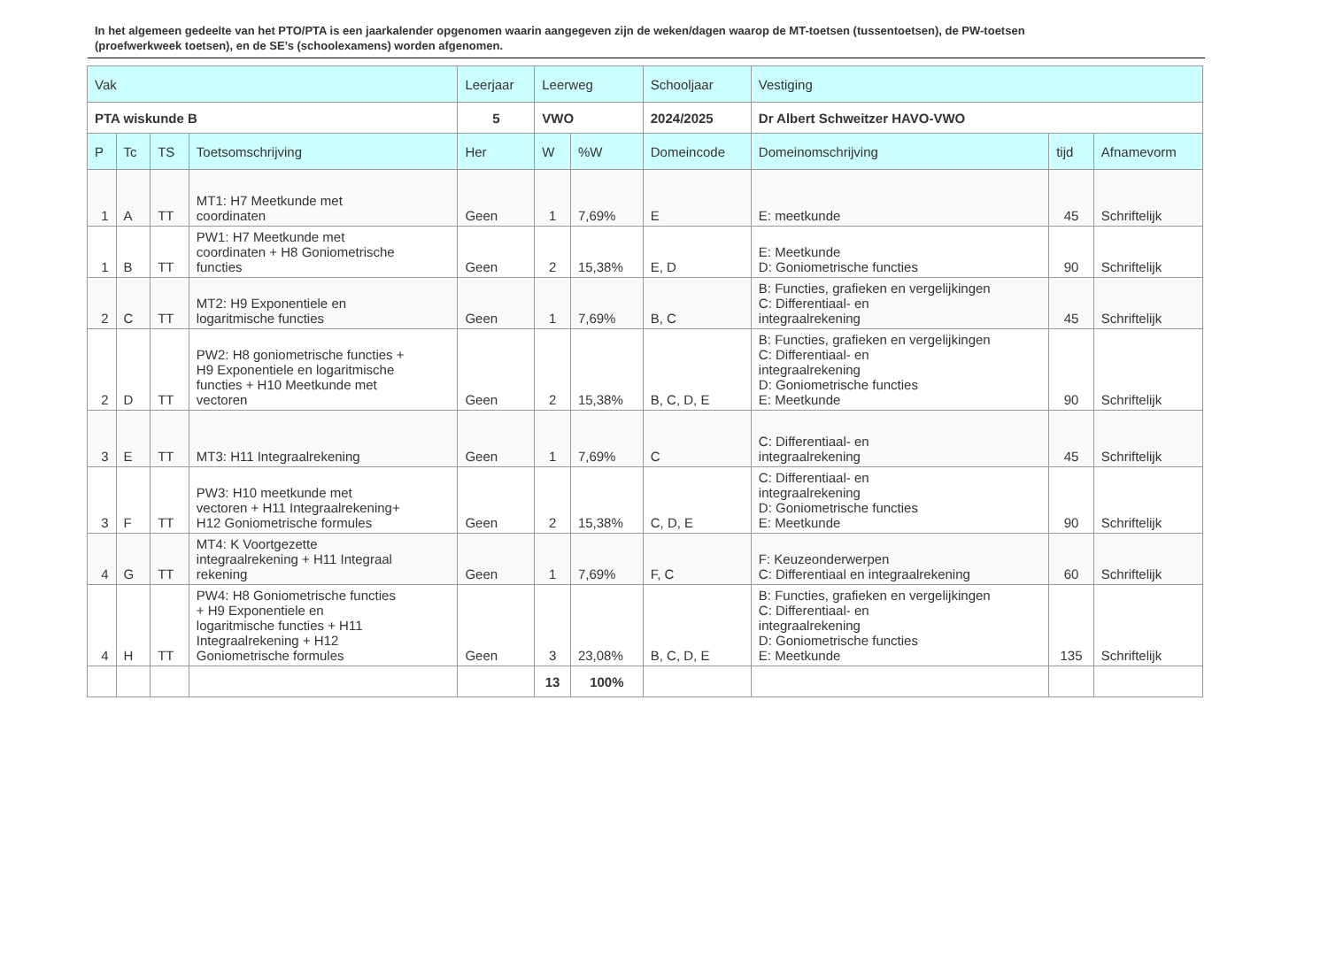In het algemeen gedeelte van het PTO/PTA is een jaarkalender opgenomen waarin aangegeven zijn de weken/dagen waarop de MT-toetsen (tussentoetsen), de PW-toetsen (proefwerkweek toetsen), en de SE’s (schoolexamens) worden afgenomen.
| Vak | | | | Leerjaar | Leerweg | | Schooljaar | Vestiging | | |
| --- | --- | --- | --- | --- | --- | --- | --- | --- | --- | --- |
| PTA wiskunde B | | | | 5 | VWO | | 2024/2025 | Dr Albert Schweitzer HAVO-VWO | | |
| P | Tc | TS | Toetsomschrijving | Her | W | %W | Domeincode | Domeinomschrijving | tijd | Afnamevorm |
| 1 | A | TT | MT1: H7 Meetkunde met coordinaten | Geen | 1 | 7,69% | E | E: meetkunde | 45 | Schriftelijk |
| 1 | B | TT | PW1: H7 Meetkunde met coordinaten + H8 Goniometrische functies | Geen | 2 | 15,38% | E, D | E: Meetkunde D: Goniometrische functies | 90 | Schriftelijk |
| 2 | C | TT | MT2: H9 Exponentiele en logaritmische functies | Geen | 1 | 7,69% | B, C | B: Functies, grafieken en vergelijkingen C: Differentiaal- en integraalrekening | 45 | Schriftelijk |
| 2 | D | TT | PW2: H8 goniometrische functies + H9 Exponentiele en logaritmische functies + H10 Meetkunde met vectoren | Geen | 2 | 15,38% | B, C, D, E | B: Functies, grafieken en vergelijkingen C: Differentiaal- en integraalrekening D: Goniometrische functies E: Meetkunde | 90 | Schriftelijk |
| 3 | E | TT | MT3: H11 Integraalrekening | Geen | 1 | 7,69% | C | C: Differentiaal- en integraalrekening | 45 | Schriftelijk |
| 3 | F | TT | PW3: H10 meetkunde met vectoren + H11 Integraalrekening+ H12 Goniometrische formules | Geen | 2 | 15,38% | C, D, E | C: Differentiaal- en integraalrekening D: Goniometrische functies E: Meetkunde | 90 | Schriftelijk |
| 4 | G | TT | MT4: K Voortgezette integraalrekening + H11 Integraal rekening | Geen | 1 | 7,69% | F, C | F: Keuzeonderwerpen C: Differentiaal en integraalrekening | 60 | Schriftelijk |
| 4 | H | TT | PW4: H8 Goniometrische functies + H9 Exponentiele en logaritmische functies + H11 Integraalrekening + H12 Goniometrische formules | Geen | 3 | 23,08% | B, C, D, E | B: Functies, grafieken en vergelijkingen C: Differentiaal- en integraalrekening D: Goniometrische functies E: Meetkunde | 135 | Schriftelijk |
| | | | | | 13 | 100% | | | | |